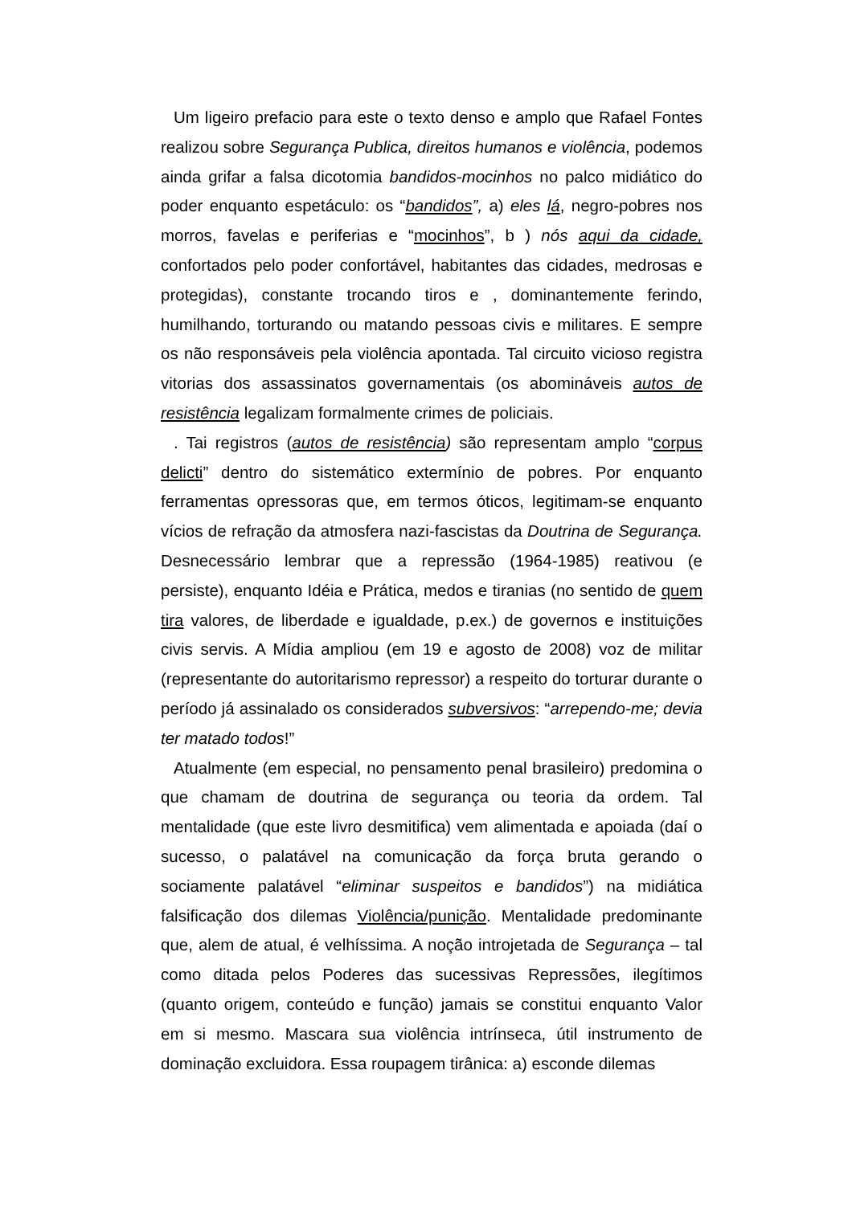Um ligeiro prefacio para este o texto denso e amplo que Rafael Fontes realizou sobre Segurança Publica, direitos humanos e violência, podemos ainda grifar a falsa dicotomia bandidos-mocinhos no palco midiático do poder enquanto espetáculo: os “bandidos”, a) eles lá, negro-pobres nos morros, favelas e periferias e “mocinhos”, b ) nós aqui da cidade, confortados pelo poder confortável, habitantes das cidades, medrosas e protegidas), constante trocando tiros e , dominantemente ferindo, humilhando, torturando ou matando pessoas civis e militares. E sempre os não responsáveis pela violência apontada. Tal circuito vicioso registra vitorias dos assassinatos governamentais (os abomináveis autos de resistência legalizam formalmente crimes de policiais.
. Tai registros (autos de resistência) são representam amplo “corpus delicti” dentro do sistemático extermínio de pobres. Por enquanto ferramentas opressoras que, em termos óticos, legitimam-se enquanto vícios de refração da atmosfera nazi-fascistas da Doutrina de Segurança. Desnecessário lembrar que a repressão (1964-1985) reativou (e persiste), enquanto Idéia e Prática, medos e tiranias (no sentido de quem tira valores, de liberdade e igualdade, p.ex.) de governos e instituições civis servis. A Mídia ampliou (em 19 e agosto de 2008) voz de militar (representante do autoritarismo repressor) a respeito do torturar durante o período já assinalado os considerados subversivos: “arrependo-me; devia ter matado todos!”
Atualmente (em especial, no pensamento penal brasileiro) predomina o que chamam de doutrina de segurança ou teoria da ordem. Tal mentalidade (que este livro desmitifica) vem alimentada e apoiada (daí o sucesso, o palatável na comunicação da força bruta gerando o sociamente palatável “eliminar suspeitos e bandidos”) na midiática falsificação dos dilemas Violência/punição. Mentalidade predominante que, alem de atual, é velhíssima. A noção introjetada de Segurança – tal como ditada pelos Poderes das sucessivas Repressões, ilegítimos (quanto origem, conteúdo e função) jamais se constitui enquanto Valor em si mesmo. Mascara sua violência intrínseca, útil instrumento de dominação excluidora. Essa roupagem tirânica: a) esconde dilemas